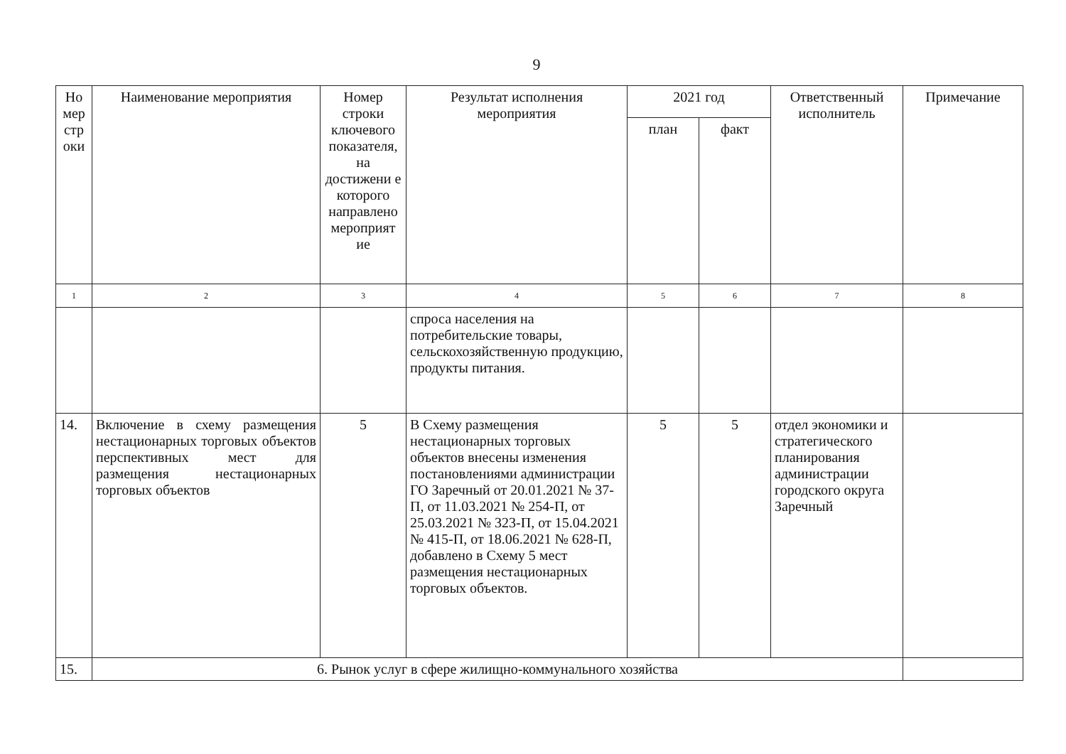9
| Но мер стр оки | Наименование мероприятия | Номер строки ключевого показателя, на достижени е которого направлено мероприят ие | Результат исполнения мероприятия | 2021 год | | Ответственный исполнитель | Примечание |
| --- | --- | --- | --- | --- | --- | --- | --- |
| | | | | план | факт | | |
| 1 | 2 | 3 | 4 | 5 | 6 | 7 | 8 |
| | | | спроса населения на потребительские товары, сельскохозяйственную продукцию, продукты питания. | | | | |
| 14. | Включение в схему размещения нестационарных торговых объектов перспективных мест для размещения нестационарных торговых объектов | 5 | В Схему размещения нестационарных торговых объектов внесены изменения постановлениями администрации ГО Заречный от 20.01.2021 № 37-П, от 11.03.2021 № 254-П, от 25.03.2021 № 323-П, от 15.04.2021 № 415-П, от 18.06.2021 № 628-П, добавлено в Схему 5 мест размещения нестационарных торговых объектов. | 5 | 5 | отдел экономики и стратегического планирования администрации городского округа Заречный | |
| 15. | 6. Рынок услуг в сфере жилищно-коммунального хозяйства | | | | | | |